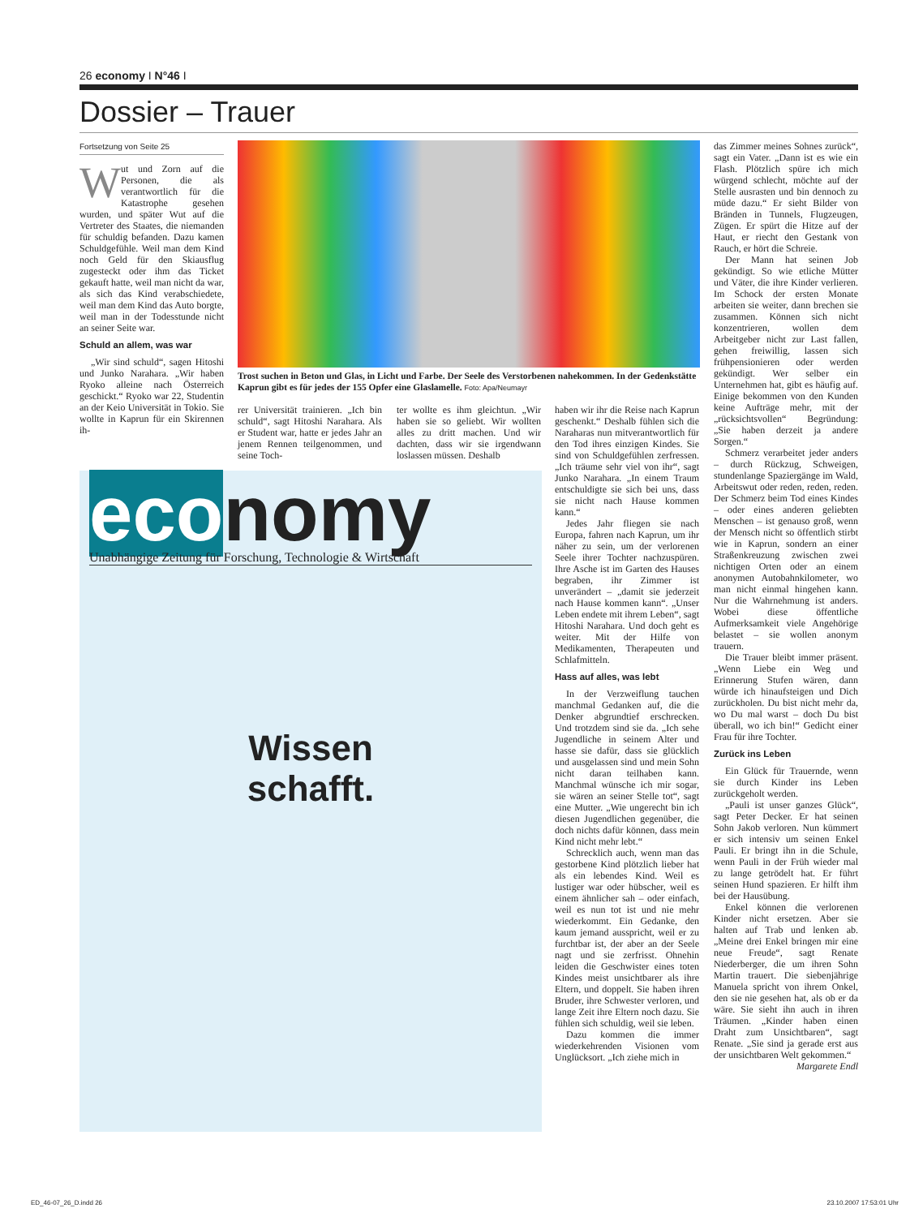26 economy I N°46 I
Dossier – Trauer
Fortsetzung von Seite 25
Wut und Zorn auf die Personen, die als verantwortlich für die Katastrophe gesehen wurden, und später Wut auf die Vertreter des Staates, die niemanden für schuldig befanden. Dazu kamen Schuldgefühle. Weil man dem Kind noch Geld für den Skiausflug zugesteckt oder ihm das Ticket gekauft hatte, weil man nicht da war, als sich das Kind verabschiedete, weil man dem Kind das Auto borgte, weil man in der Todesstunde nicht an seiner Seite war.
Schuld an allem, was war
„Wir sind schuld“, sagen Hitoshi und Junko Narahara. „Wir haben Ryoko alleine nach Österreich geschickt.“ Ryoko war 22, Studentin an der Keio Universität in Tokio. Sie wollte in Kaprun für ein Skirennen ih-
Trost suchen in Beton und Glas, in Licht und Farbe. Der Seele des Verstorbenen nahekommen. In der Gedenkstätte Kaprun gibt es für jedes der 155 Opfer eine Glaslamelle. Foto: Apa/Neumayr
rer Universität trainieren. „Ich bin schuld“, sagt Hitoshi Narahara. Als er Student war, hatte er jedes Jahr an jenem Rennen teilgenommen, und seine Toch-
ter wollte es ihm gleichtun. „Wir haben sie so geliebt. Wir wollten alles zu dritt machen. Und wir dachten, dass wir sie irgendwann loslassen müssen. Deshalb
economy
Unabhängige Zeitung für Forschung, Technologie & Wirtschaft
Wissen
schafft.
haben wir ihr die Reise nach Kaprun geschenkt.“ Deshalb fühlen sich die Naraharas nun mitverantwortlich für den Tod ihres einzigen Kindes. Sie sind von Schuldgefühlen zerfressen. „Ich träume sehr viel von ihr“, sagt Junko Narahara. „In einem Traum entschuldigte sie sich bei uns, dass sie nicht nach Hause kommen kann.“
Jedes Jahr fliegen sie nach Europa, fahren nach Kaprun, um ihr näher zu sein, um der verlorenen Seele ihrer Tochter nachzuspüren. Ihre Asche ist im Garten des Hauses begraben, ihr Zimmer ist unverändert – „damit sie jederzeit nach Hause kommen kann“. „Unser Leben endete mit ihrem Leben“, sagt Hitoshi Narahara. Und doch geht es weiter. Mit der Hilfe von Medikamenten, Therapeuten und Schlafmitteln.
Hass auf alles, was lebt
In der Verzweiflung tauchen manchmal Gedanken auf, die die Denker abgrundtief erschrecken. Und trotzdem sind sie da. „Ich sehe Jugendliche in seinem Alter und hasse sie dafür, dass sie glücklich und ausgelassen sind und mein Sohn nicht daran teilhaben kann. Manchmal wünsche ich mir sogar, sie wären an seiner Stelle tot“, sagt eine Mutter. „Wie ungerecht bin ich diesen Jugendlichen gegenüber, die doch nichts dafür können, dass mein Kind nicht mehr lebt.“
Schrecklich auch, wenn man das gestorbene Kind plötzlich lieber hat als ein lebendes Kind. Weil es lustiger war oder hübscher, weil es einem ähnlicher sah – oder einfach, weil es nun tot ist und nie mehr wiederkommt. Ein Gedanke, den kaum jemand ausspricht, weil er zu furchtbar ist, der aber an der Seele nagt und sie zerfrisst. Ohnehin leiden die Geschwister eines toten Kindes meist unsichtbarer als ihre Eltern, und doppelt. Sie haben ihren Bruder, ihre Schwester verloren, und lange Zeit ihre Eltern noch dazu. Sie fühlen sich schuldig, weil sie leben.
Dazu kommen die immer wiederkehrenden Visionen vom Unglücksort. „Ich ziehe mich in
das Zimmer meines Sohnes zurück“, sagt ein Vater. „Dann ist es wie ein Flash. Plötzlich spüre ich mich würgend schlecht, möchte auf der Stelle ausrasten und bin dennoch zu müde dazu.“ Er sieht Bilder von Bränden in Tunnels, Flugzeugen, Zügen. Er spürt die Hitze auf der Haut, er riecht den Gestank von Rauch, er hört die Schreie.
Der Mann hat seinen Job gekündigt. So wie etliche Mütter und Väter, die ihre Kinder verlieren. Im Schock der ersten Monate arbeiten sie weiter, dann brechen sie zusammen. Können sich nicht konzentrieren, wollen dem Arbeitgeber nicht zur Last fallen, gehen freiwillig, lassen sich frühpensionieren oder werden gekündigt. Wer selber ein Unternehmen hat, gibt es häufig auf. Einige bekommen von den Kunden keine Aufträge mehr, mit der „rücksichtsvollen“ Begründung: „Sie haben derzeit ja andere Sorgen.“
Schmerz verarbeitet jeder anders – durch Rückzug, Schweigen, stundenlange Spaziergänge im Wald, Arbeitswut oder reden, reden, reden. Der Schmerz beim Tod eines Kindes – oder eines anderen geliebten Menschen – ist genauso groß, wenn der Mensch nicht so öffentlich stirbt wie in Kaprun, sondern an einer Straßenkreuzung zwischen zwei nichtigen Orten oder an einem anonymen Autobahnkilometer, wo man nicht einmal hingehen kann. Nur die Wahrnehmung ist anders. Wobei diese öffentliche Aufmerksamkeit viele Angehörige belastet – sie wollen anonym trauern.
Die Trauer bleibt immer präsent. „Wenn Liebe ein Weg und Erinnerung Stufen wären, dann würde ich hinaufsteigen und Dich zurückholen. Du bist nicht mehr da, wo Du mal warst – doch Du bist überall, wo ich bin!“ Gedicht einer Frau für ihre Tochter.
Zurück ins Leben
Ein Glück für Trauernde, wenn sie durch Kinder ins Leben zurückgeholt werden.
„Pauli ist unser ganzes Glück“, sagt Peter Decker. Er hat seinen Sohn Jakob verloren. Nun kümmert er sich intensiv um seinen Enkel Pauli. Er bringt ihn in die Schule, wenn Pauli in der Früh wieder mal zu lange getrödelt hat. Er führt seinen Hund spazieren. Er hilft ihm bei der Hausübung.
Enkel können die verlorenen Kinder nicht ersetzen. Aber sie halten auf Trab und lenken ab. „Meine drei Enkel bringen mir eine neue Freude“, sagt Renate Niederberger, die um ihren Sohn Martin trauert. Die siebenjährige Manuela spricht von ihrem Onkel, den sie nie gesehen hat, als ob er da wäre. Sie sieht ihn auch in ihren Träumen. „Kinder haben einen Draht zum Unsichtbaren“, sagt Renate. „Sie sind ja gerade erst aus der unsichtbaren Welt gekommen.“
Margarete Endl
ED_46-07_26_D.indd 26 23.10.2007 17:53:01 Uhr